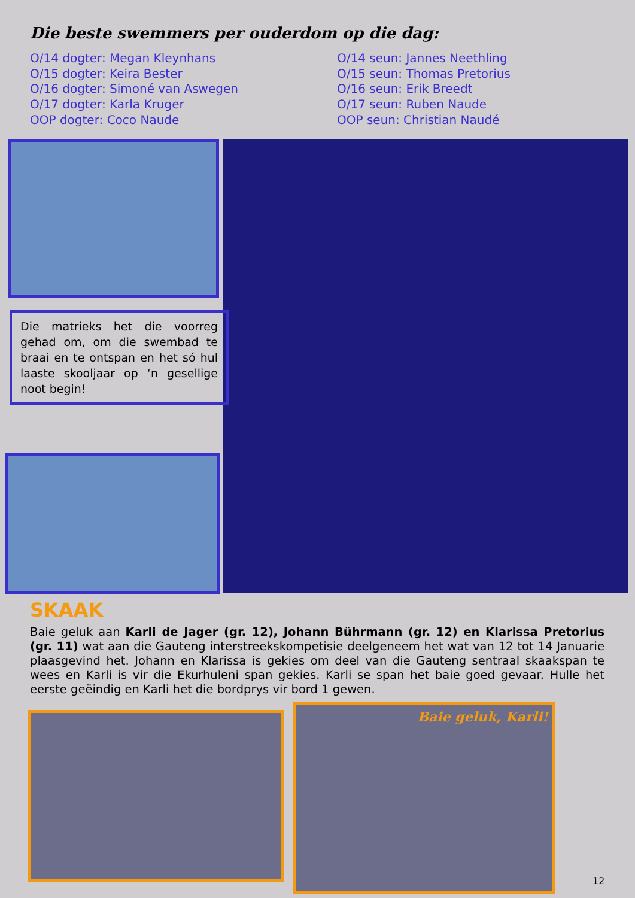Die beste swemmers per ouderdom op die dag:
O/14 dogter: Megan Kleynhans
O/15 dogter: Keira Bester
O/16 dogter: Simoné van Aswegen
O/17 dogter: Karla Kruger
OOP dogter: Coco Naude
O/14 seun: Jannes Neethling
O/15 seun: Thomas Pretorius
O/16 seun: Erik Breedt
O/17 seun: Ruben Naude
OOP seun: Christian Naudé
Die matrieks het die voorreg gehad om, om die swembad te braai en te ontspan en het só hul laaste skooljaar op ‘n gesellige noot begin!
SKAAK
Baie geluk aan Karli de Jager (gr. 12), Johann Bührmann (gr. 12) en Klarissa Pretorius (gr. 11) wat aan die Gauteng interstreekskompetisie deelgeneem het wat van 12 tot 14 Januarie plaasgevind het. Johann en Klarissa is gekies om deel van die Gauteng sentraal skaakspan te wees en Karli is vir die Ekurhuleni span gekies. Karli se span het baie goed gevaar. Hulle het eerste geëindig en Karli het die bordprys vir bord 1 gewen.
Baie geluk, Karli!
12